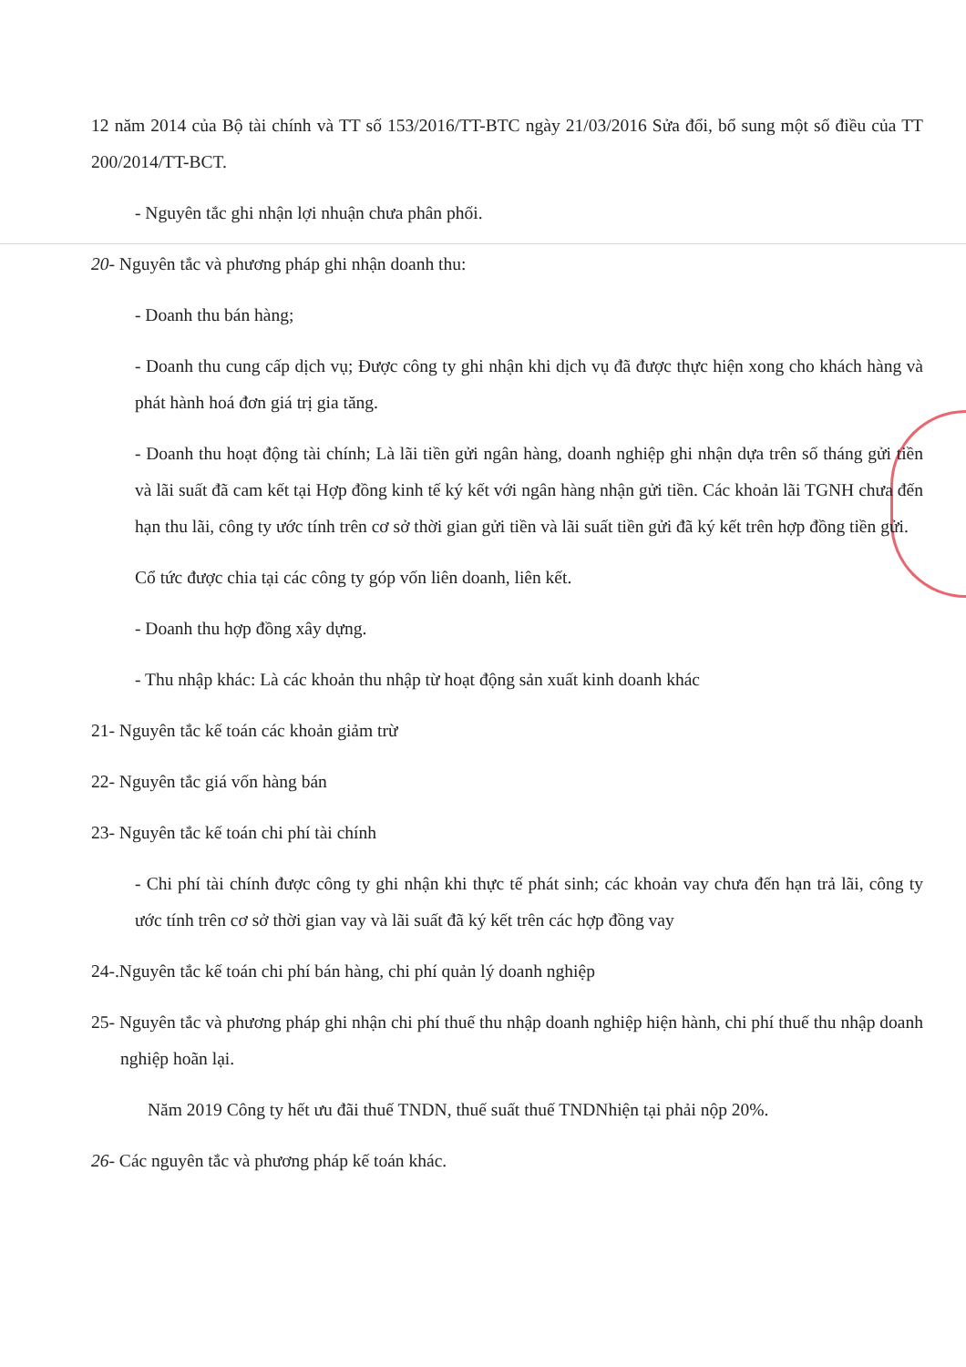12 năm 2014 của Bộ tài chính và TT số 153/2016/TT-BTC ngày 21/03/2016 Sửa đổi, bổ sung một số điều của TT 200/2014/TT-BCT.
- Nguyên tắc ghi nhận lợi nhuận chưa phân phối.
20- Nguyên tắc và phương pháp ghi nhận doanh thu:
- Doanh thu bán hàng;
- Doanh thu cung cấp dịch vụ; Được công ty ghi nhận khi dịch vụ đã được thực hiện xong cho khách hàng và phát hành hoá đơn giá trị gia tăng.
- Doanh thu hoạt động tài chính; Là lãi tiền gửi ngân hàng, doanh nghiệp ghi nhận dựa trên số tháng gửi tiền và lãi suất đã cam kết tại Hợp đồng kinh tế ký kết với ngân hàng nhận gửi tiền. Các khoản lãi TGNH chưa đến hạn thu lãi, công ty ước tính trên cơ sở thời gian gửi tiền và lãi suất tiền gửi đã ký kết trên hợp đồng tiền gửi.
Cổ tức được chia tại các công ty góp vốn liên doanh, liên kết.
- Doanh thu hợp đồng xây dựng.
- Thu nhập khác: Là các khoản thu nhập từ hoạt động sản xuất kinh doanh khác
21- Nguyên tắc kế toán các khoản giảm trừ
22- Nguyên tắc giá vốn hàng bán
23- Nguyên tắc kế toán chi phí tài chính
- Chi phí tài chính được công ty ghi nhận khi thực tế phát sinh; các khoản vay chưa đến hạn trả lãi, công ty ước tính trên cơ sở thời gian vay và lãi suất đã ký kết trên các hợp đồng vay
24-.Nguyên tắc kế toán chi phí bán hàng, chi phí quản lý doanh nghiệp
25- Nguyên tắc và phương pháp ghi nhận chi phí thuế thu nhập doanh nghiệp hiện hành, chi phí thuế thu nhập doanh nghiệp hoãn lại.
Năm 2019 Công ty hết ưu đãi thuế TNDN, thuế suất thuế TNDNhiện tại phải nộp 20%.
26- Các nguyên tắc và phương pháp kế toán khác.